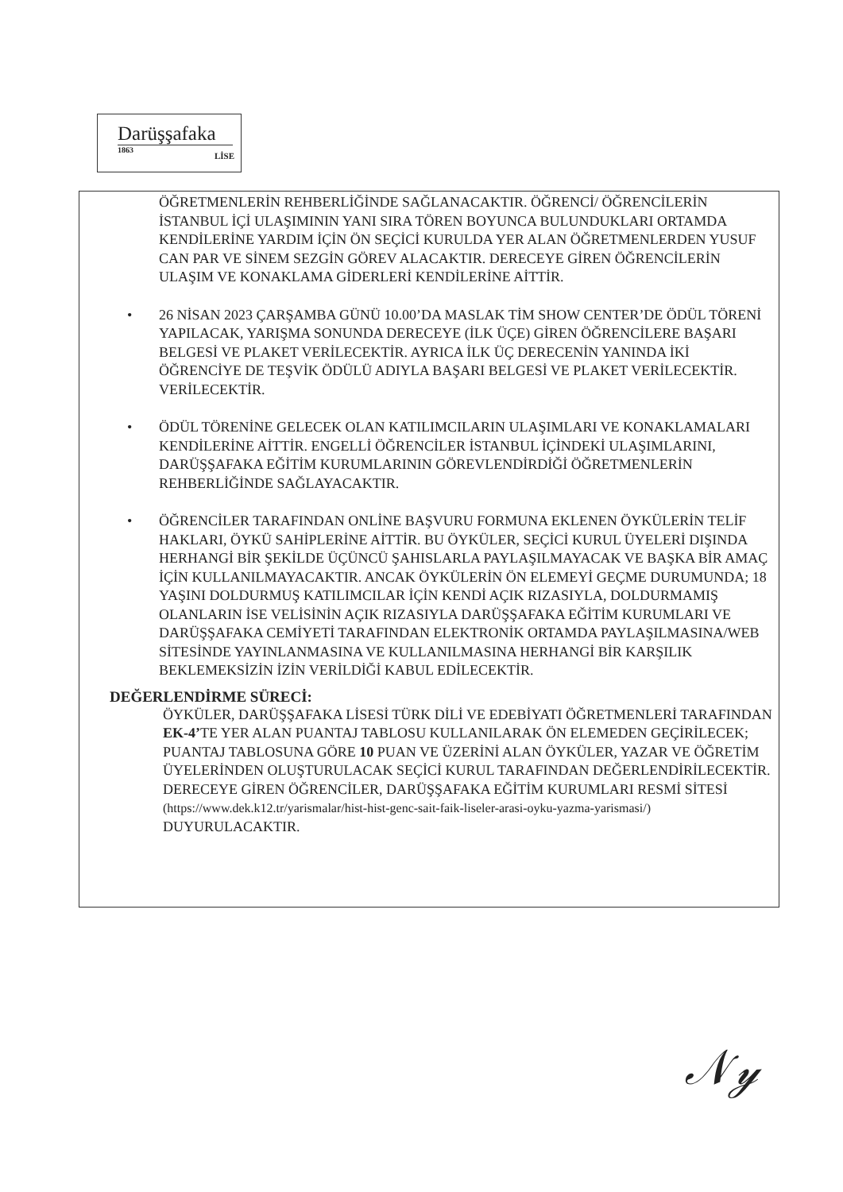Darüşşafaka
1863
LİSE
ÖĞRETMENLERİN REHBERLİĞİNDE SAĞLANACAKTIR. ÖĞRENCİ/ ÖĞRENCİLERİN İSTANBUL İÇİ ULAŞIMININ YANI SIRA TÖREN BOYUNCA BULUNDUKLARI ORTAMDA KENDİLERİNE YARDIM İÇİN ÖN SEÇİCİ KURULDA YER ALAN ÖĞRETMENLERDEN YUSUF CAN PAR VE SİNEM SEZGİN GÖREV ALACAKTIR. DERECEYE GİREN ÖĞRENCİLERİN ULAŞIM VE KONAKLAMA GİDERLERİ KENDİLERİNE AİTTİR.
• 26 NİSAN 2023 ÇARŞAMBA GÜNÜ 10.00’DA MASLAK TİM SHOW CENTER’DE ÖDÜL TÖRENİ YAPILACAK, YARIŞMA SONUNDA DERECEYE (İLK ÜÇE) GİREN ÖĞRENCİLERE BAŞARI BELGESİ VE PLAKET VERİLECEKTİR. AYRICA İLK ÜÇ DERECENİN YANINDA İKİ ÖĞRENCİYE DE TEŞVİK ÖDÜLÜ ADIYLA BAŞARI BELGESİ VE PLAKET VERİLECEKTİR. VERİLECEKTİR.
• ÖDÜL TÖRENİNE GELECEK OLAN KATILIMCILARIN ULAŞIMLARI VE KONAKLAMALARI KENDİLERİNE AİTTİR. ENGELLİ ÖĞRENCİLER İSTANBUL İÇİNDEKİ ULAŞIMLARINI, DARÜŞŞAFAKA EĞİTİM KURUMLARININ GÖREVLENDİRDİĞİ ÖĞRETMENLERİN REHBERLİĞİNDE SAĞLAYACAKTIR.
• ÖĞRENCİLER TARAFINDAN ONLİNE BAŞVURU FORMUNA EKLENEN ÖYKÜLERİN TELİF HAKLARI, ÖYKÜ SAHİPLERİNE AİTTİR. BU ÖYKÜLER, SEÇİCİ KURUL ÜYELERİ DIŞINDA HERHANGİ BİR ŞEKİLDE ÜÇÜNCÜ ŞAHISLARLA PAYLAŞILMAYACAK VE BAŞKA BİR AMAÇ İÇİN KULLANILMAYACAKTIR. ANCAK ÖYKÜLERİN ÖN ELEMEYİ GEÇME DURUMUNDA; 18 YAŞINI DOLDURMUŞ KATILIMCILAR İÇİN KENDİ AÇIK RIZASIYLA, DOLDURMAMIŞ OLANLARIN İSE VELİSİNİN AÇIK RIZASIYLA DARÜŞŞAFAKA EĞİTİM KURUMLARI VE DARÜŞŞAFAKA CEMİYETİ TARAFINDAN ELEKTRONİK ORTAMDA PAYLAŞILMASINA/WEB SİTESİNDE YAYINLANMASINA VE KULLANILMASINA HERHANGİ BİR KARŞILIK BEKLEMEKSİZİN İZİN VERİLDİĞİ KABUL EDİLECEKTİR.
DEĞERLENDİRME SÜRECİ:
ÖYKÜLER, DARÜŞŞAFAKA LİSESİ TÜRK DİLİ VE EDEBİYATI ÖĞRETMENLERİ TARAFINDAN EK-4’TE YER ALAN PUANTAJ TABLOSU KULLANILARAK ÖN ELEMEDEN GEÇİRİLECEK; PUANTAJ TABLOSUNA GÖRE 10 PUAN VE ÜZERİNİ ALAN ÖYKÜLER, YAZAR VE ÖĞRETİM ÜYELERİNDEN OLUŞTURULACAK SEÇİCİ KURUL TARAFINDAN DEĞERLENDİRİLECEKTİR. DERECEYE GİREN ÖĞRENCİLER, DARÜŞŞAFAKA EĞİTİM KURUMLARI RESMİ SİTESİ (https://www.dek.k12.tr/yarismalar/hist-hist-genc-sait-faik-liseler-arasi-oyku-yazma-yarismasi/) DUYURULACAKTIR.
𝒩𝓎